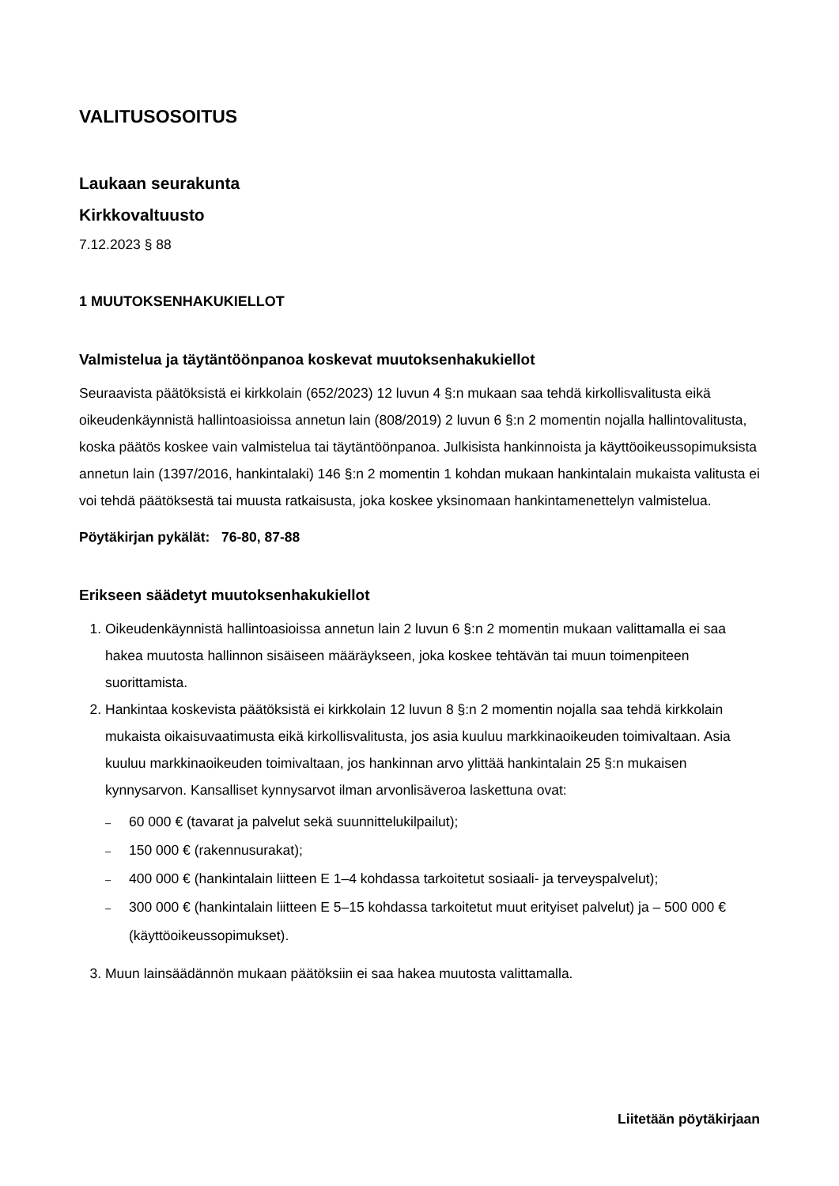VALITUSOSOITUS
Laukaan seurakunta
Kirkkovaltuusto
7.12.2023 § 88
1 MUUTOKSENHAKUKIELLOT
Valmistelua ja täytäntöönpanoa koskevat muutoksenhakukiellot
Seuraavista päätöksistä ei kirkkolain (652/2023) 12 luvun 4 §:n mukaan saa tehdä kirkollisvalitusta eikä oikeudenkäynnistä hallintoasioissa annetun lain (808/2019) 2 luvun 6 §:n 2 momentin nojalla hallintovalitusta, koska päätös koskee vain valmistelua tai täytäntöönpanoa. Julkisista hankinnoista ja käyttöoikeussopimuksista annetun lain (1397/2016, hankintalaki) 146 §:n 2 momentin 1 kohdan mukaan hankintalain mukaista valitusta ei voi tehdä päätöksestä tai muusta ratkaisusta, joka koskee yksinomaan hankintamenettelyn valmistelua.
Pöytäkirjan pykälät: 76-80, 87-88
Erikseen säädetyt muutoksenhakukiellot
1. Oikeudenkäynnistä hallintoasioissa annetun lain 2 luvun 6 §:n 2 momentin mukaan valittamalla ei saa hakea muutosta hallinnon sisäiseen määräykseen, joka koskee tehtävän tai muun toimenpiteen suorittamista.
2. Hankintaa koskevista päätöksistä ei kirkkolain 12 luvun 8 §:n 2 momentin nojalla saa tehdä kirkkolain mukaista oikaisuvaatimusta eikä kirkollisvalitusta, jos asia kuuluu markkinaoikeuden toimivaltaan. Asia kuuluu markkinaoikeuden toimivaltaan, jos hankinnan arvo ylittää hankintalain 25 §:n mukaisen kynnysarvon. Kansalliset kynnysarvot ilman arvonlisäveroa laskettuna ovat:
– 60 000 € (tavarat ja palvelut sekä suunnittelukilpailut);
– 150 000 € (rakennusurakat);
– 400 000 € (hankintalain liitteen E 1–4 kohdassa tarkoitetut sosiaali- ja terveyspalvelut);
– 300 000 € (hankintalain liitteen E 5–15 kohdassa tarkoitetut muut erityiset palvelut) ja – 500 000 € (käyttöoikeussopimukset).
3. Muun lainsäädännön mukaan päätöksiin ei saa hakea muutosta valittamalla.
Liitetään pöytäkirjaan